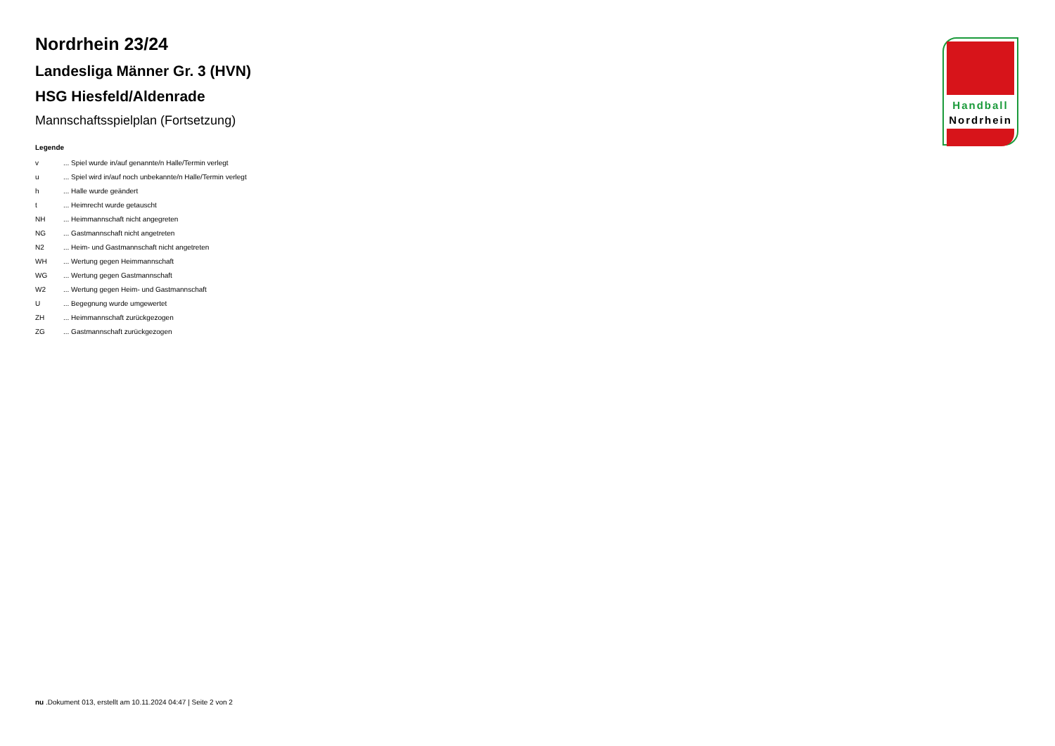Nordrhein 23/24
Landesliga Männer Gr. 3 (HVN)
HSG Hiesfeld/Aldenrade
Mannschaftsspielplan (Fortsetzung)
Legende
| v | ... Spiel wurde in/auf genannte/n Halle/Termin verlegt |
| u | ... Spiel wird in/auf noch unbekannte/n Halle/Termin verlegt |
| h | ... Halle wurde geändert |
| t | ... Heimrecht wurde getauscht |
| NH | ... Heimmannschaft nicht angegreten |
| NG | ... Gastmannschaft nicht angetreten |
| N2 | ... Heim- und Gastmannschaft nicht angetreten |
| WH | ... Wertung gegen Heimmannschaft |
| WG | ... Wertung gegen Gastmannschaft |
| W2 | ... Wertung gegen Heim- und Gastmannschaft |
| U | ... Begegnung wurde umgewertet |
| ZH | ... Heimmannschaft zurückgezogen |
| ZG | ... Gastmannschaft zurückgezogen |
Handball
Nordrhein
nu .Dokument 013, erstellt am 10.11.2024 04:47 | Seite 2 von 2